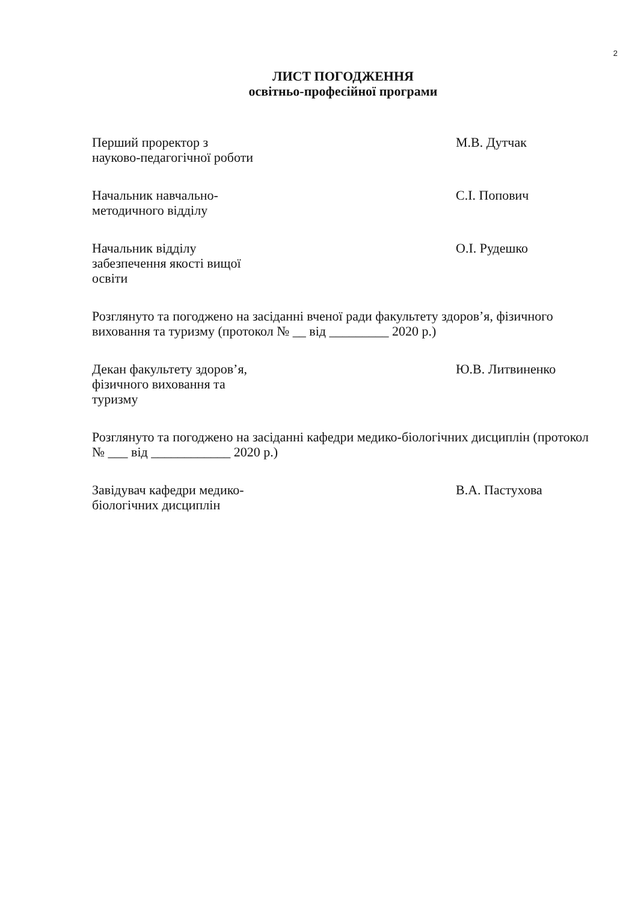2
ЛИСТ ПОГОДЖЕННЯ
освітньо-професійної програми
Перший проректор з
науково-педагогічної роботи
М.В. Дутчак
Начальник навчально-
методичного відділу
С.І. Попович
Начальник відділу
забезпечення якості вищої
освіти
О.І. Рудешко
Розглянуто та погоджено на засіданні вченої ради факультету здоров’я, фізичного виховання та туризму (протокол № __ від _________ 2020 р.)
Декан факультету здоров’я,
фізичного виховання та
туризму
Ю.В. Литвиненко
Розглянуто та погоджено на засіданні кафедри медико-біологічних дисциплін (протокол № ___ від ____________ 2020 р.)
Завідувач кафедри медико-
біологічних дисциплін
В.А. Пастухова